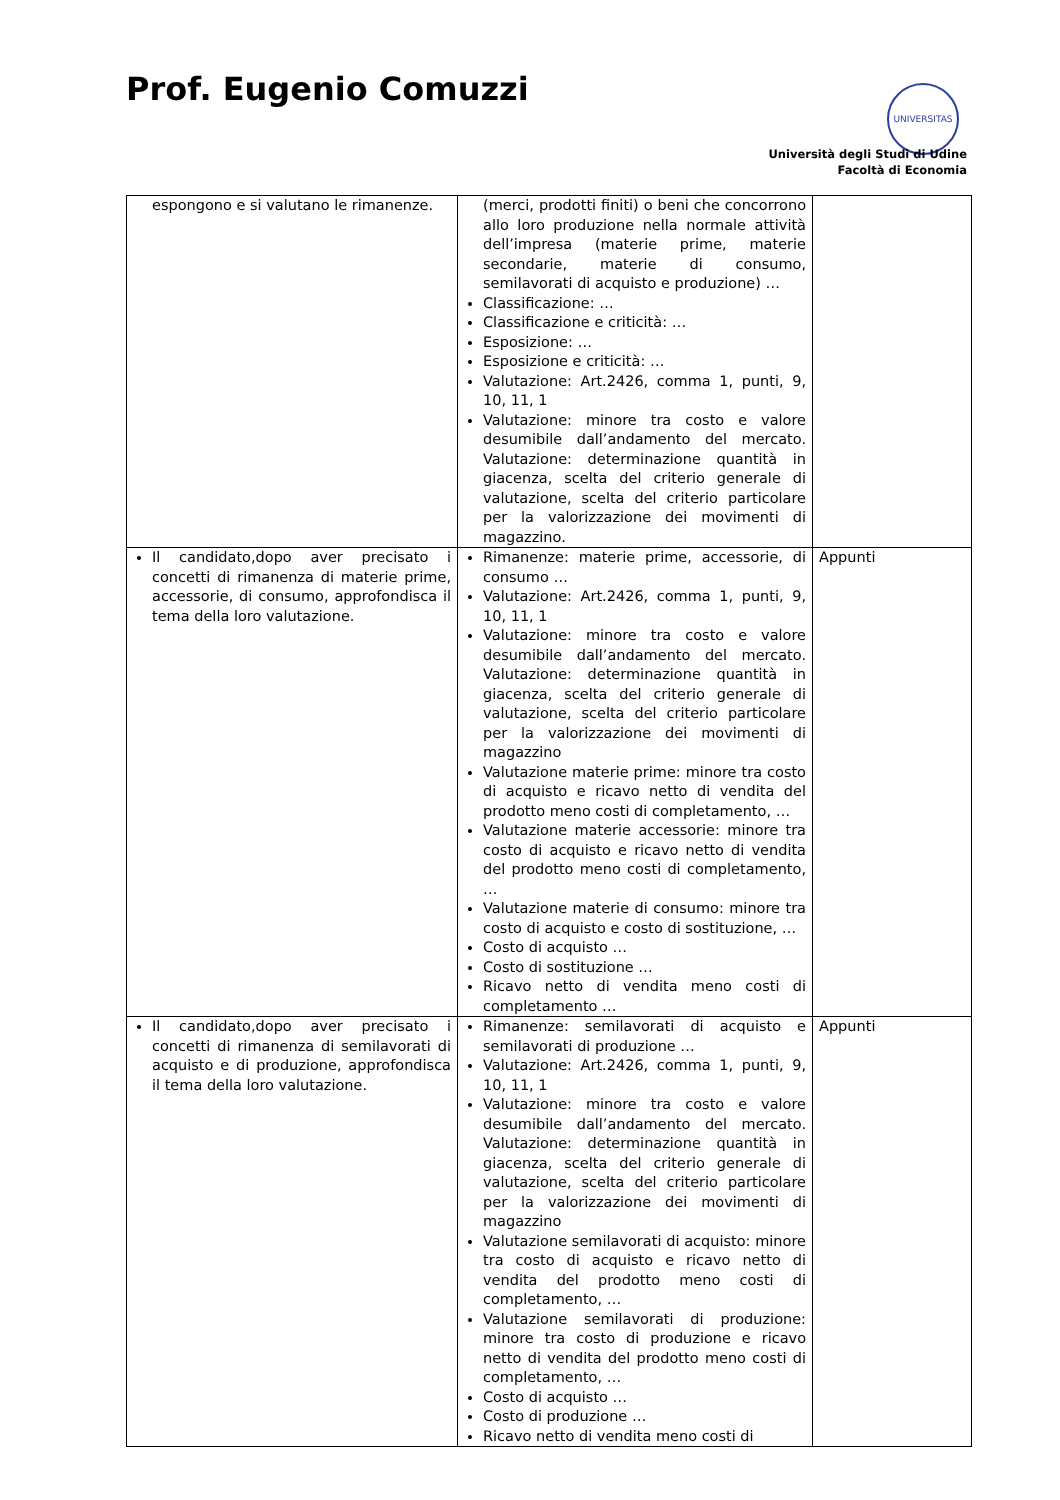Prof. Eugenio Comuzzi UNIVERSITAS
Università degli Studi di Udine
Facoltà di Economia
| espongono e si valutano le rimanenze. | (merci, prodotti finiti) o beni che concorrono allo loro produzione nella normale attività dell’impresa (materie prime, materie secondarie, materie di consumo, semilavorati di acquisto e produzione) … Classificazione: … Classificazione e criticità: … Esposizione: … Esposizione e criticità: … Valutazione: Art.2426, comma 1, punti, 9, 10, 11, 1 Valutazione: minore tra costo e valore desumibile dall’andamento del mercato. Valutazione: determinazione quantità in giacenza, scelta del criterio generale di valutazione, scelta del criterio particolare per la valorizzazione dei movimenti di magazzino. | |
| Il candidato,dopo aver precisato i concetti di rimanenza di materie prime, accessorie, di consumo, approfondisca il tema della loro valutazione. | Rimanenze: materie prime, accessorie, di consumo … Valutazione: Art.2426, comma 1, punti, 9, 10, 11, 1 Valutazione: minore tra costo e valore desumibile dall’andamento del mercato. Valutazione: determinazione quantità in giacenza, scelta del criterio generale di valutazione, scelta del criterio particolare per la valorizzazione dei movimenti di magazzino Valutazione materie prime: minore tra costo di acquisto e ricavo netto di vendita del prodotto meno costi di completamento, … Valutazione materie accessorie: minore tra costo di acquisto e ricavo netto di vendita del prodotto meno costi di completamento, … Valutazione materie di consumo: minore tra costo di acquisto e costo di sostituzione, … Costo di acquisto … Costo di sostituzione … Ricavo netto di vendita meno costi di completamento … | Appunti |
| Il candidato,dopo aver precisato i concetti di rimanenza di semilavorati di acquisto e di produzione, approfondisca il tema della loro valutazione. | Rimanenze: semilavorati di acquisto e semilavorati di produzione … Valutazione: Art.2426, comma 1, punti, 9, 10, 11, 1 Valutazione: minore tra costo e valore desumibile dall’andamento del mercato. Valutazione: determinazione quantità in giacenza, scelta del criterio generale di valutazione, scelta del criterio particolare per la valorizzazione dei movimenti di magazzino Valutazione semilavorati di acquisto: minore tra costo di acquisto e ricavo netto di vendita del prodotto meno costi di completamento, … Valutazione semilavorati di produzione: minore tra costo di produzione e ricavo netto di vendita del prodotto meno costi di completamento, … Costo di acquisto … Costo di produzione … Ricavo netto di vendita meno costi di | Appunti |